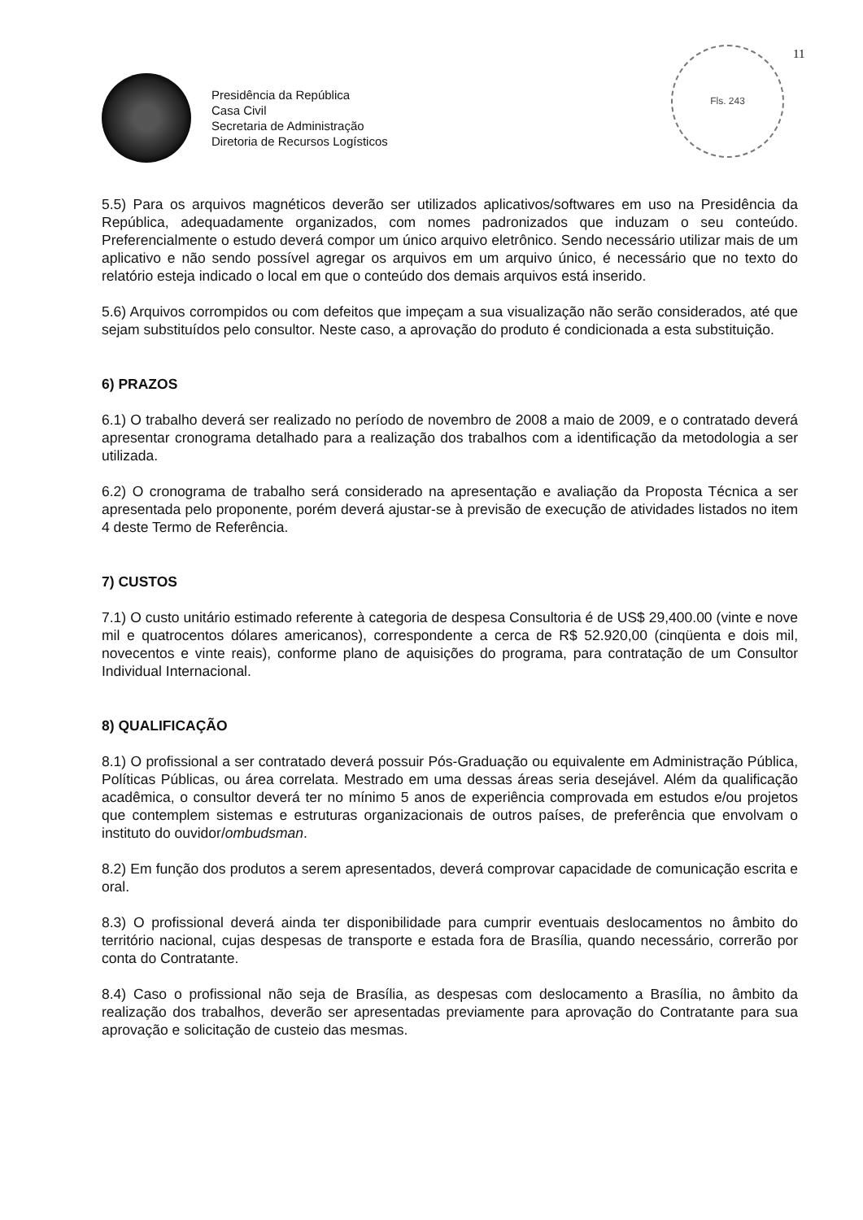11
Fls. 243
Presidência da República
Casa Civil
Secretaria de Administração
Diretoria de Recursos Logísticos
5.5) Para os arquivos magnéticos deverão ser utilizados aplicativos/softwares em uso na Presidência da República, adequadamente organizados, com nomes padronizados que induzam o seu conteúdo. Preferencialmente o estudo deverá compor um único arquivo eletrônico. Sendo necessário utilizar mais de um aplicativo e não sendo possível agregar os arquivos em um arquivo único, é necessário que no texto do relatório esteja indicado o local em que o conteúdo dos demais arquivos está inserido.
5.6) Arquivos corrompidos ou com defeitos que impeçam a sua visualização não serão considerados, até que sejam substituídos pelo consultor. Neste caso, a aprovação do produto é condicionada a esta substituição.
6) PRAZOS
6.1) O trabalho deverá ser realizado no período de novembro de 2008 a maio de 2009, e o contratado deverá apresentar cronograma detalhado para a realização dos trabalhos com a identificação da metodologia a ser utilizada.
6.2) O cronograma de trabalho será considerado na apresentação e avaliação da Proposta Técnica a ser apresentada pelo proponente, porém deverá ajustar-se à previsão de execução de atividades listados no item 4 deste Termo de Referência.
7) CUSTOS
7.1) O custo unitário estimado referente à categoria de despesa Consultoria é de US$ 29,400.00 (vinte e nove mil e quatrocentos dólares americanos), correspondente a cerca de R$ 52.920,00 (cinqüenta e dois mil, novecentos e vinte reais), conforme plano de aquisições do programa, para contratação de um Consultor Individual Internacional.
8) QUALIFICAÇÃO
8.1) O profissional a ser contratado deverá possuir Pós-Graduação ou equivalente em Administração Pública, Políticas Públicas, ou área correlata. Mestrado em uma dessas áreas seria desejável. Além da qualificação acadêmica, o consultor deverá ter no mínimo 5 anos de experiência comprovada em estudos e/ou projetos que contemplem sistemas e estruturas organizacionais de outros países, de preferência que envolvam o instituto do ouvidor/ombudsman.
8.2) Em função dos produtos a serem apresentados, deverá comprovar capacidade de comunicação escrita e oral.
8.3) O profissional deverá ainda ter disponibilidade para cumprir eventuais deslocamentos no âmbito do território nacional, cujas despesas de transporte e estada fora de Brasília, quando necessário, correrão por conta do Contratante.
8.4) Caso o profissional não seja de Brasília, as despesas com deslocamento a Brasília, no âmbito da realização dos trabalhos, deverão ser apresentadas previamente para aprovação do Contratante para sua aprovação e solicitação de custeio das mesmas.